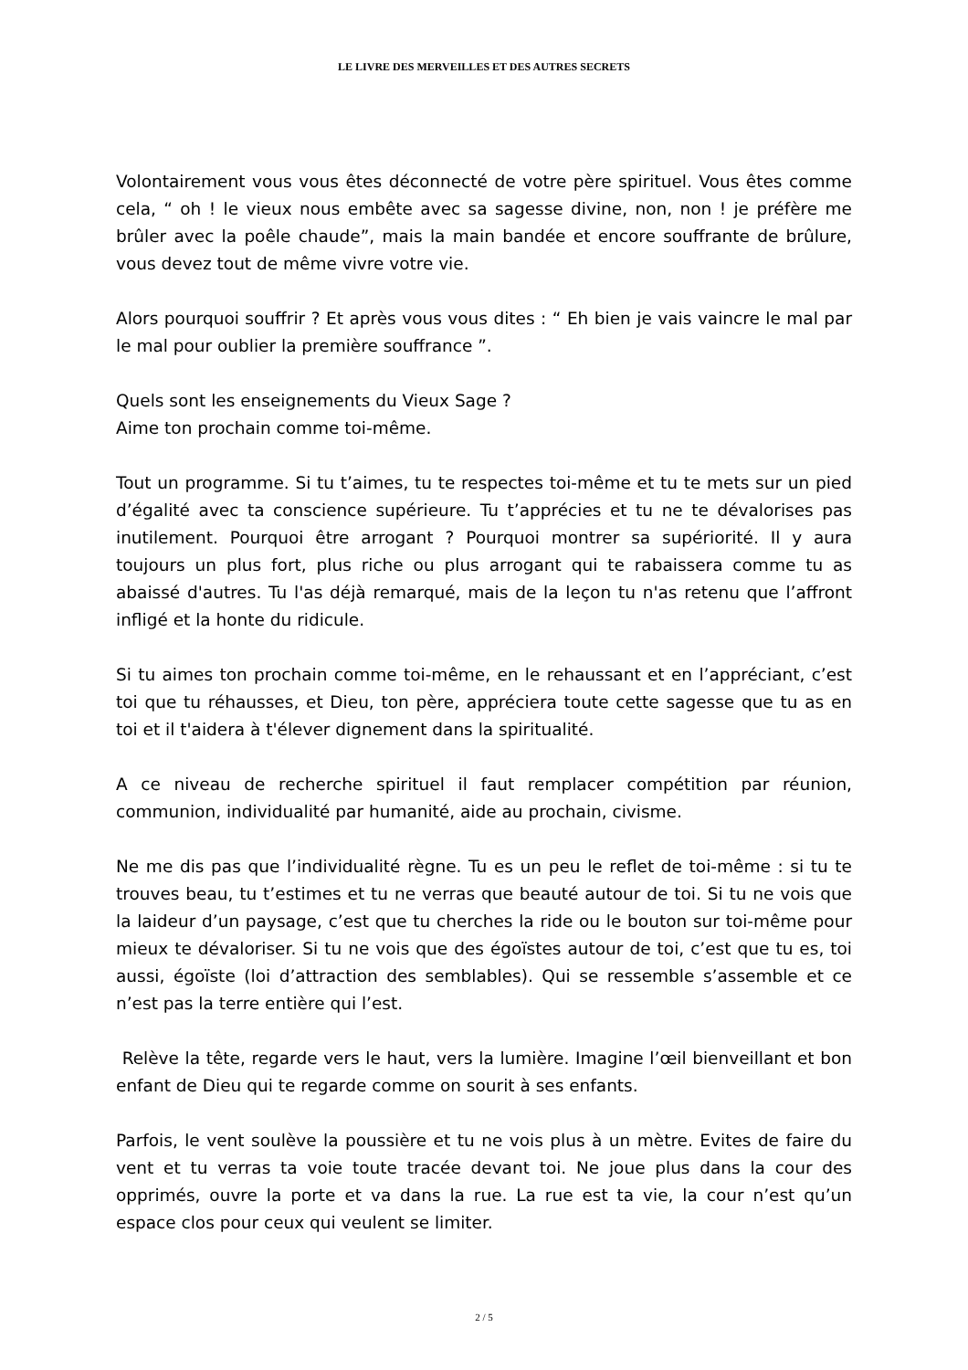LE LIVRE DES MERVEILLES ET DES AUTRES SECRETS
Volontairement vous vous êtes déconnecté de votre père spirituel. Vous êtes comme cela, “ oh ! le vieux nous embête avec sa sagesse divine, non, non ! je préfère me brûler avec la poêle chaude”, mais la main bandée et encore souffrante de brûlure, vous devez tout de même vivre votre vie.
Alors pourquoi souffrir ? Et après vous vous dites : “ Eh bien je vais vaincre le mal par le mal pour oublier la première souffrance ”.
Quels sont les enseignements du Vieux Sage ?
Aime ton prochain comme toi-même.
Tout un programme. Si tu t’aimes, tu te respectes toi-même et tu te mets sur un pied d’égalité avec ta conscience supérieure. Tu t’apprécies et tu ne te dévalorises pas inutilement. Pourquoi être arrogant ? Pourquoi montrer sa supériorité. Il y aura toujours un plus fort, plus riche ou plus arrogant qui te rabaissera comme tu as abaissé d'autres. Tu l'as déjà remarqué, mais de la leçon tu n'as retenu que l’affront infligé et la honte du ridicule.
Si tu aimes ton prochain comme toi-même, en le rehaussant et en l’appréciant, c’est toi que tu réhausses, et Dieu, ton père, appréciera toute cette sagesse que tu as en toi et il t'aidera à t'élever dignement dans la spiritualité.
A ce niveau de recherche spirituel il faut remplacer compétition par réunion, communion, individualité par humanité, aide au prochain, civisme.
Ne me dis pas que l’individualité règne. Tu es un peu le reflet de toi-même : si tu te trouves beau, tu t’estimes et tu ne verras que beauté autour de toi. Si tu ne vois que la laideur d’un paysage, c’est que tu cherches la ride ou le bouton sur toi-même pour mieux te dévaloriser. Si tu ne vois que des égoïstes autour de toi, c’est que tu es, toi aussi, égoïste (loi d’attraction des semblables). Qui se ressemble s’assemble et ce n’est pas la terre entière qui l’est.
Relève la tête, regarde vers le haut, vers la lumière. Imagine l’œil bienveillant et bon enfant de Dieu qui te regarde comme on sourit à ses enfants.
Parfois, le vent soulève la poussière et tu ne vois plus à un mètre. Evites de faire du vent et tu verras ta voie toute tracée devant toi. Ne joue plus dans la cour des opprimés, ouvre la porte et va dans la rue. La rue est ta vie, la cour n’est qu’un espace clos pour ceux qui veulent se limiter.
2 / 5